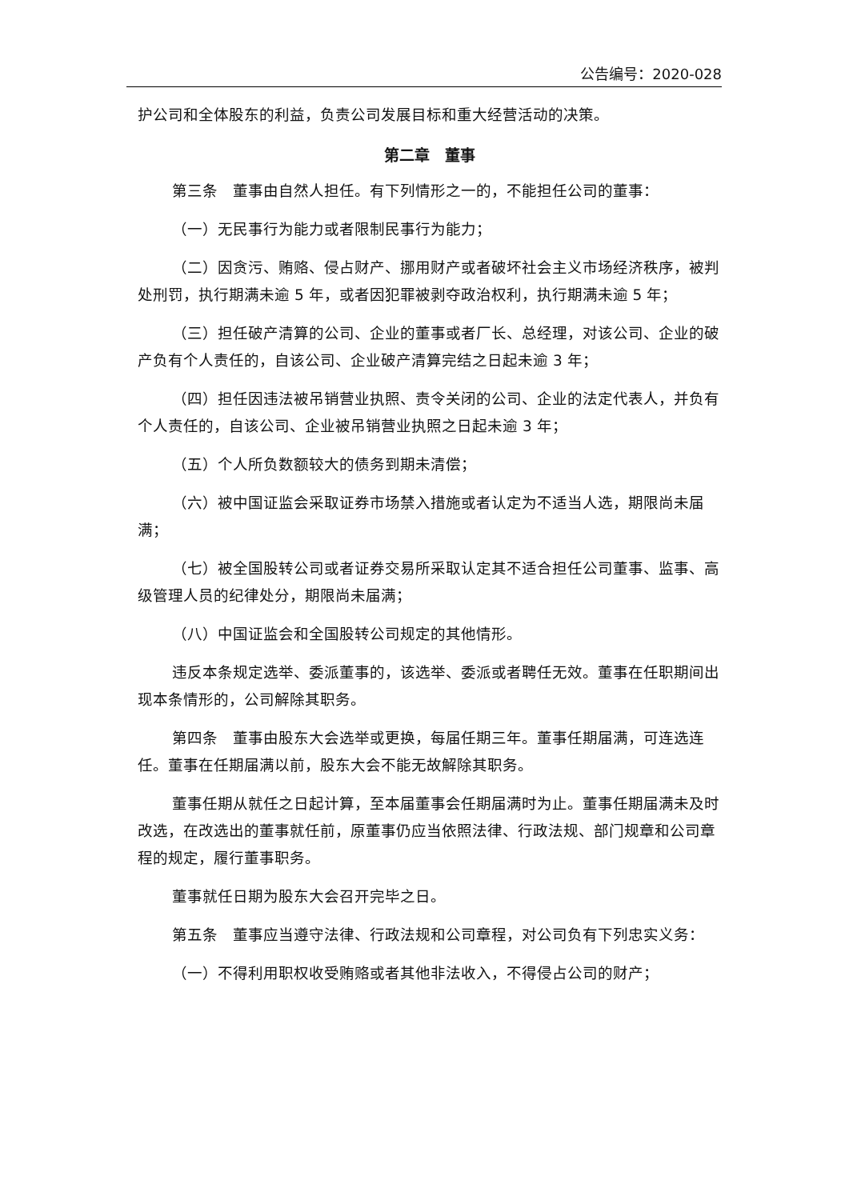公告编号：2020-028
护公司和全体股东的利益，负责公司发展目标和重大经营活动的决策。
第二章　董事
第三条　董事由自然人担任。有下列情形之一的，不能担任公司的董事：
（一）无民事行为能力或者限制民事行为能力；
（二）因贪污、贿赂、侵占财产、挪用财产或者破坏社会主义市场经济秩序，被判处刑罚，执行期满未逾 5 年，或者因犯罪被剥夺政治权利，执行期满未逾 5 年；
（三）担任破产清算的公司、企业的董事或者厂长、总经理，对该公司、企业的破产负有个人责任的，自该公司、企业破产清算完结之日起未逾 3 年；
（四）担任因违法被吊销营业执照、责令关闭的公司、企业的法定代表人，并负有个人责任的，自该公司、企业被吊销营业执照之日起未逾 3 年；
（五）个人所负数额较大的债务到期未清偿；
（六）被中国证监会采取证券市场禁入措施或者认定为不适当人选，期限尚未届满；
（七）被全国股转公司或者证券交易所采取认定其不适合担任公司董事、监事、高级管理人员的纪律处分，期限尚未届满；
（八）中国证监会和全国股转公司规定的其他情形。
违反本条规定选举、委派董事的，该选举、委派或者聘任无效。董事在任职期间出现本条情形的，公司解除其职务。
第四条　董事由股东大会选举或更换，每届任期三年。董事任期届满，可连选连任。董事在任期届满以前，股东大会不能无故解除其职务。
董事任期从就任之日起计算，至本届董事会任期届满时为止。董事任期届满未及时改选，在改选出的董事就任前，原董事仍应当依照法律、行政法规、部门规章和公司章程的规定，履行董事职务。
董事就任日期为股东大会召开完毕之日。
第五条　董事应当遵守法律、行政法规和公司章程，对公司负有下列忠实义务：
（一）不得利用职权收受贿赂或者其他非法收入，不得侵占公司的财产；